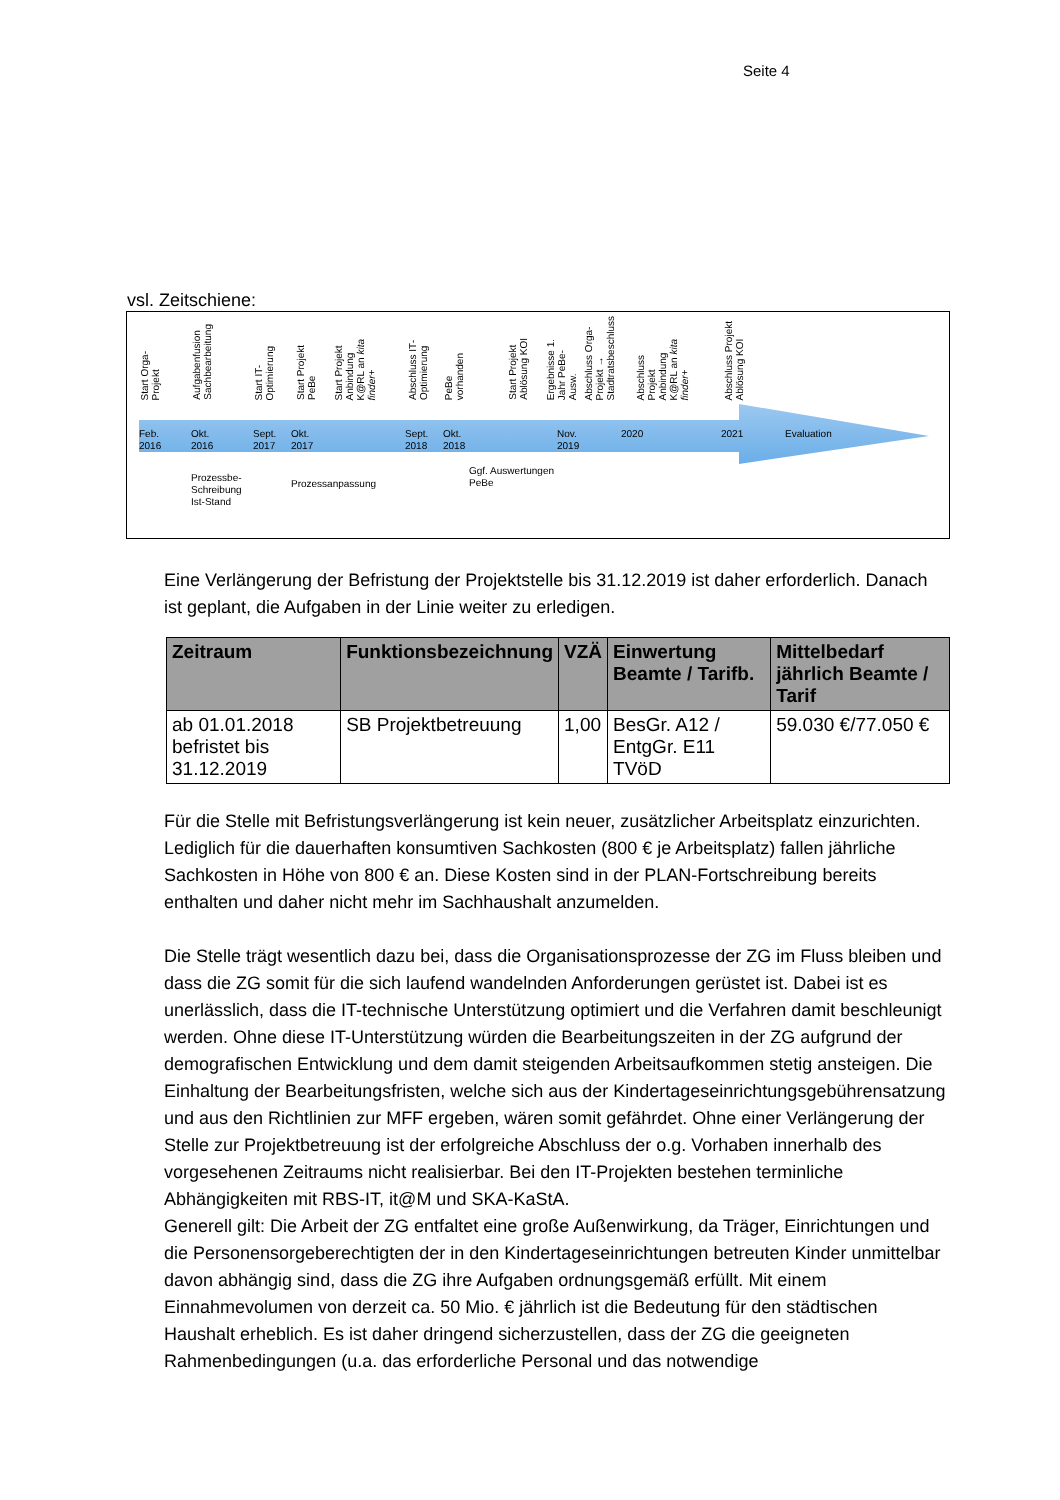Seite 4
vsl. Zeitschiene:
Start Orga-
Projekt
Aufgabenfusion
Sachbearbeitung
Start IT-
Optimierung
Start Projekt
PeBe
Start Projekt
Anbindung
K@RL an kita
finder+
Abschluss IT-
Optimierung
PeBe
vorhanden
Start Projekt
Ablösung KOI
Ergebnisse 1.
Jahr PeBe-
Ausw.
Abschluss Orga-
Projekt →
Stadtratsbeschluss
Abschluss
Projekt
Anbindung
K@RL an kita
finder+
Abschluss Projekt
Ablösung KOI
Feb.
2016
Okt.
2016
Sept.
2017
Okt.
2017
Sept.
2018
Okt.
2018
Nov.
2019
2020 2021 Evaluation
Prozessbe-
Schreibung
Ist-Stand
Prozessanpassung
Ggf. Auswertungen
PeBe
Eine Verlängerung der Befristung der Projektstelle bis 31.12.2019 ist daher erforderlich. Danach ist geplant, die Aufgaben in der Linie weiter zu erledigen.
| Zeitraum | Funktionsbezeichnung | VZÄ | Einwertung Beamte / Tarifb. | Mittelbedarf jährlich Beamte / Tarif |
| --- | --- | --- | --- | --- |
| ab 01.01.2018 befristet bis 31.12.2019 | SB Projektbetreuung | 1,00 | BesGr. A12 / EntgGr. E11 TVöD | 59.030 €/77.050 € |
Für die Stelle mit Befristungsverlängerung ist kein neuer, zusätzlicher Arbeitsplatz einzu­richten. Lediglich für die dauerhaften konsumtiven Sachkosten (800 € je Arbeitsplatz) fal­len jährliche Sachkosten in Höhe von 800 € an. Diese Kosten sind in der PLAN-Fortschrei­bung bereits enthalten und daher nicht mehr im Sachhaushalt anzumelden.
Die Stelle trägt wesentlich dazu bei, dass die Organisationsprozesse der ZG im Fluss blei­ben und dass die ZG somit für die sich laufend wandelnden Anforderungen gerüstet ist. Dabei ist es unerlässlich, dass die IT-technische Unterstützung optimiert und die Verfah­ren damit beschleunigt werden. Ohne diese IT-Unterstützung würden die Bearbeitungszei­ten in der ZG aufgrund der demografischen Entwicklung und dem damit steigenden Ar­beitsaufkommen stetig ansteigen. Die Einhaltung der Bearbeitungsfristen, welche sich aus der Kindertageseinrichtungsgebührensatzung und aus den Richtlinien zur MFF ergeben, wären somit gefährdet. Ohne einer Verlängerung der Stelle zur Projektbetreuung ist der erfolgreiche Abschluss der o.g. Vorhaben innerhalb des vorgesehenen Zeitraums nicht realisierbar. Bei den IT-Projekten bestehen terminliche Abhängigkeiten mit RBS-IT, it@M und SKA-KaStA.
Generell gilt: Die Arbeit der ZG entfaltet eine große Außenwirkung, da Träger, Einrichtun­gen und die Personensorgeberechtigten der in den Kindertageseinrichtungen betreuten Kinder unmittelbar davon abhängig sind, dass die ZG ihre Aufgaben ordnungsgemäß er­füllt. Mit einem Einnahmevolumen von derzeit ca. 50 Mio. € jährlich ist die Bedeutung für den städtischen Haushalt erheblich. Es ist daher dringend sicherzustellen, dass der ZG die geeigneten Rahmenbedingungen (u.a. das erforderliche Personal und das notwendige